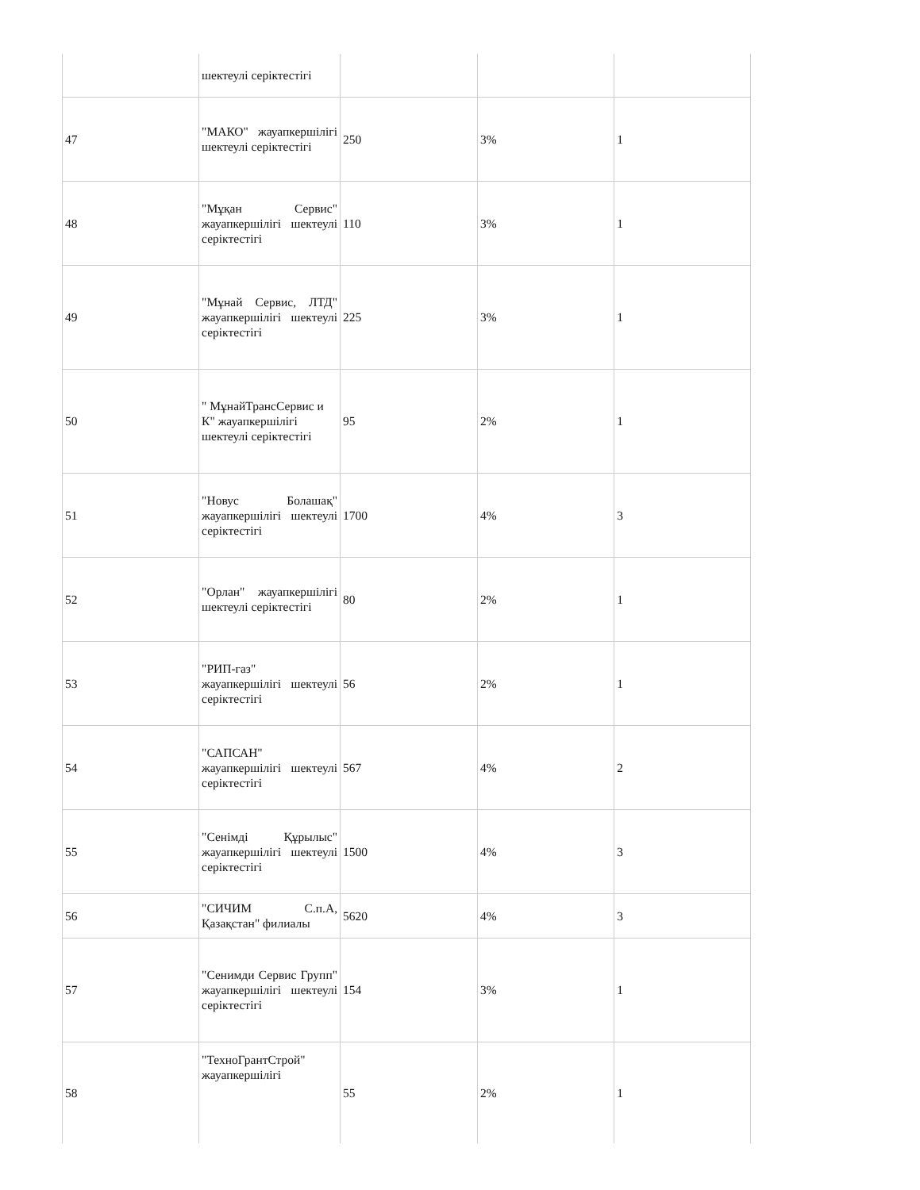| | шектеулі серіктестігі | | | |
| 47 | "МАКО" жауапкершілігі шектеулі серіктестігі | 250 | 3% | 1 |
| 48 | "Мұқан Сервис" жауапкершілігі шектеулі серіктестігі | 110 | 3% | 1 |
| 49 | "Мұнай Сервис, ЛТД" жауапкершілігі шектеулі серіктестігі | 225 | 3% | 1 |
| 50 | " МұнайТрансСервис и К" жауапкершілігі шектеулі серіктестігі | 95 | 2% | 1 |
| 51 | "Новус Болашақ" жауапкершілігі шектеулі серіктестігі | 1700 | 4% | 3 |
| 52 | "Орлан" жауапкершілігі шектеулі серіктестігі | 80 | 2% | 1 |
| 53 | "РИП-газ" жауапкершілігі шектеулі серіктестігі | 56 | 2% | 1 |
| 54 | "САПСАН" жауапкершілігі шектеулі серіктестігі | 567 | 4% | 2 |
| 55 | "Сенімді Құрылыс" жауапкершілігі шектеулі серіктестігі | 1500 | 4% | 3 |
| 56 | "СИЧИМ С.п.А, Қазақстан" филиалы | 5620 | 4% | 3 |
| 57 | "Сенимди Сервис Групп" жауапкершілігі шектеулі серіктестігі | 154 | 3% | 1 |
| 58 | "ТехноГрантСтрой" жауапкершілігі | 55 | 2% | 1 |